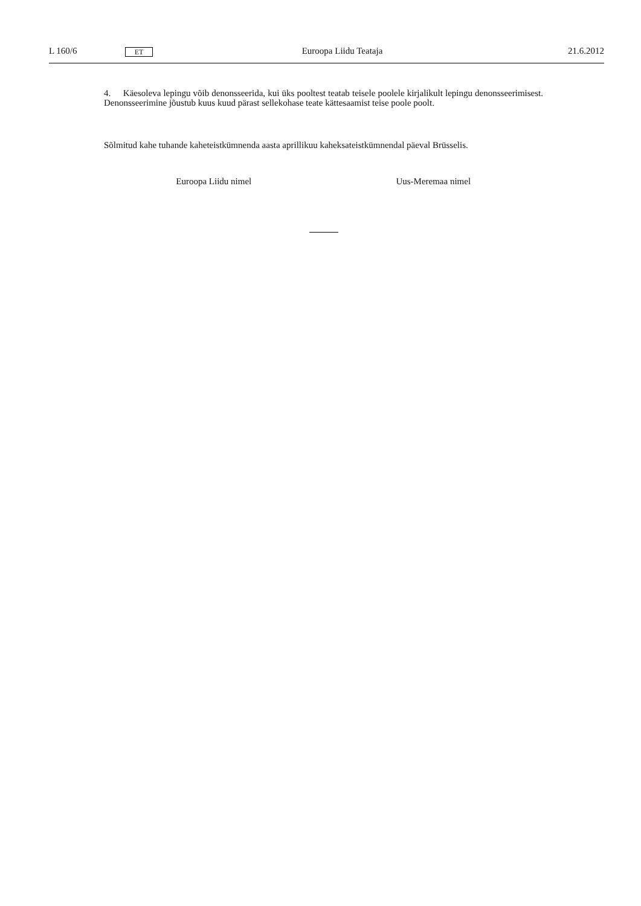L 160/6 ET Euroopa Liidu Teataja 21.6.2012
4. Käesoleva lepingu võib denonsseerida, kui üks pooltest teatab teisele poolele kirjalikult lepingu denonsseerimisest. Denonsseerimine jõustub kuus kuud pärast sellekohase teate kättesaamist teise poole poolt.
Sõlmitud kahe tuhande kaheteistkümnenda aasta aprillikuu kaheksateistkümnendal päeval Brüsselis.
Euroopa Liidu nimel Uus-Meremaa nimel